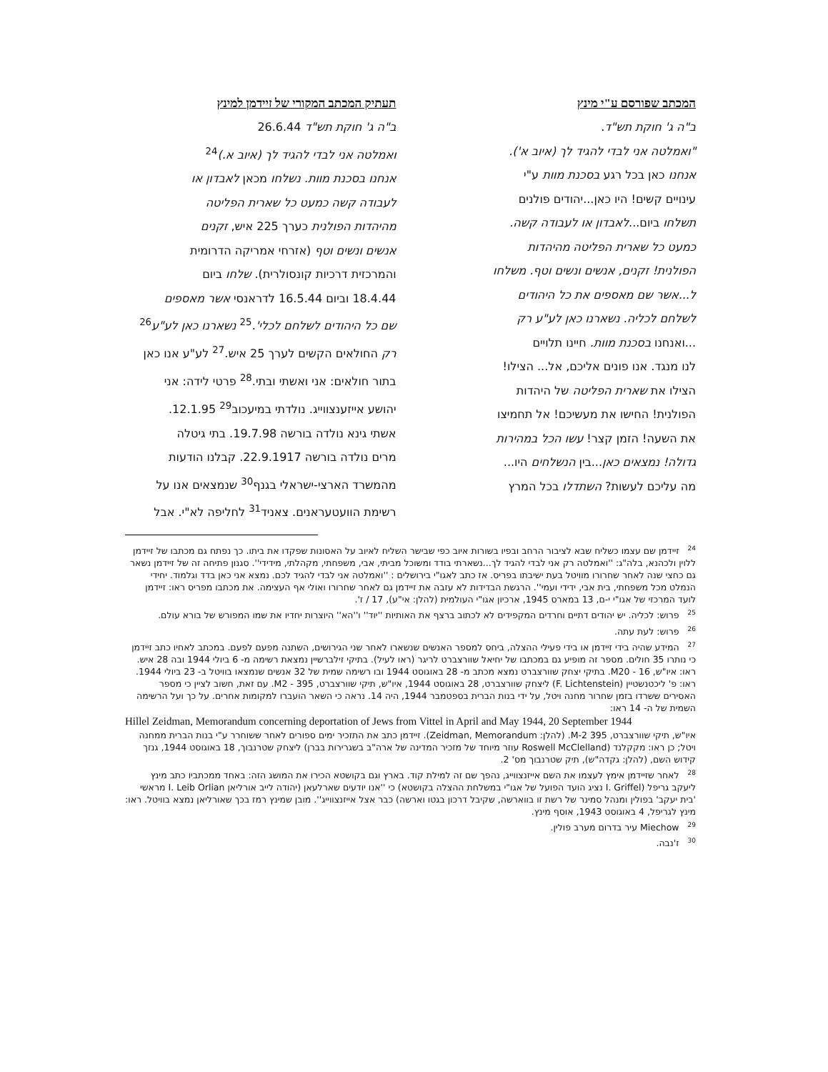המכתב שפורסם ע"י מינץ
ב"ה ג' חוקת תש"ד.
"ואמלטה אני לבדי להגיד לך (איוב א').
אנחנו כאן בכל רגע בסכנת מוות ע"י
עינויים קשים! היו כאן...יהודים פולנים
תשלחו ביום...לאבדון או לעבודה קשה.
כמעט כל שארית הפליטה מהיהדות
הפולנית! זקנים, אנשים ונשים וטף. משלחו
ל...אשר שם מאספים את כל היהודים
לשלחם לכליה. נשארנו כאן לע"ע רק
...ואנחנו בסכנת מוות. חיינו תלויים
לנו מנגד. אנו פונים אליכם, אל... הצילו!
הצילו את שארית הפליטה של היהדות
הפולנית! החישו את מעשיכם! אל תחמיצו
את השעה! הזמן קצר! עשו הכל במהירות
גדולה! נמצאים כאן...בין הנשלחים היו...
מה עליכם לעשות? השתדלו בכל המרץ
תעתיק המכתב המקורי של זיידמן למינץ
ב"ה ג' חוקת תש"ד 26.6.44
ואמלטה אני לבדי להגיד לך (איוב א.)<sup>24</sup>
אנחנו בסכנת מוות. נשלחו מכאן לאבדון או
לעבודה קשה כמעט כל שארית הפליטה
מהיהדות הפולנית כערך 225 איש, זקנים
אנשים ונשים וטף (אזרחי אמריקה הדרומית
והמרכזית דרכיות קונסולרית). שלחו ביום
18.4.44 וביום 16.5.44 לדראנסי אשר מאספים
שם כל היהודים לשלחם לכלי'.<sup>25</sup> נשארנו כאן לע"ע<sup>26</sup>
רק החולאים הקשים לערך 25 איש.<sup>27</sup> לע"ע אנו כאן
בתור חולאים: אני ואשתי ובתי.<sup>28</sup> פרטי לידה: אני
יהושע אייזענצווייג. נולדתי במיעכוב<sup>29</sup> 12.1.95.
אשתי גינא נולדה בורשה 19.7.98. בתי גיטלה
מרים נולדה בורשה 22.9.1917. קבלנו הודעות
מהמשרד הארצי-ישראלי בגנף<sup>30</sup> שנמצאים אנו על
רשימת הוועטעראנים. צאניד<sup>31</sup> לחליפה לא"י. אבל
<sup>24</sup> זיידמן שם עצמו כשליח שבא לציבור הרחב ובפיו בשורות איוב כפי שבישר השליח לאיוב על האסונות שפקדו את ביתו. כך נפתח גם מכתבו של זיידמן ללוין ולכהנא, בלה"ג: ''ואמלטה רק אני לבדי להגיד לך...נשארתי בודד ומשוכל מביתי, אבי, משפחתי, מקהלתי, מידידי''. סגנון פתיחה זה של זיידמן נשאר גם כחצי שנה לאחר שחרורו מוויטל בעת ישיבתו בפריס. אז כתב לאגו"י בירושלים : ''ואמלטה אני לבדי להגיד לכם. נמצא אני כאן בדד וגלמוד. יחידי הנמלט מכל משפחתי, בית אבי, ידידי ועמי''. הרגשת הבדידות לא עזבה את זיידמן גם לאחר שחרורו ואולי אף העצימה. את מכתבו מפריס ראו: זיידמן לועד המרכזי של אגו"י י-ם, 13 במארס 1945, ארכיון אגו"י העולמית (להלן: אי"ע), 17 / ז'.
<sup>25</sup> פרוש: לכליה. יש יהודים דתיים וחרדים המקפידים לא לכתוב ברצף את האותיות ''יוד'' ו''הא'' היוצרות יחדיו את שמו המפורש של בורא עולם.
<sup>26</sup> פרוש: לעת עתה.
<sup>27</sup> המידע שהיה בידי זיידמן או בידי פעילי ההצלה, ביחס למספר האנשים שנשארו לאחר שני הגירושים, השתנה מפעם לפעם. במכתב לאחיו כתב זיידמן כי נותרו 35 חולים. מספר זה מופיע גם במכתבו של יחיאל שוורצברט לריגר (ראו לעיל). בתיקי זילברשיין נמצאת רשימה מ- 6 ביולי 1944 ובה 28 איש. ראו: איו"ש, 16 - M20. בתיקי יצחק שוורצברט נמצא מכתב מ- 28 באוגוסט 1944 ובו רשימה שמית של 32 אנשים שנמצאו בוויטל ב- 23 ביולי 1944. ראו: פ' ליכטנשטיין (F. Lichtenstein) ליצחק שוורצברט, 28 באוגוסט 1944, איו"ש, תיקי שוורצברט, 395 - M2. עם זאת, חשוב לציין כי מספר האסירים ששרדו בזמן שחרור מחנה ויטל, על ידי בנות הברית בספטמבר 1944, היה 14. נראה כי השאר הועברו למקומות אחרים. על כך ועל הרשימה השמית של ה- 14 ראו:
Hillel Zeidman, Memorandum concerning deportation of Jews from Vittel in April and May 1944, 20 September 1944
איו"ש, תיקי שוורצברט, 395 M-2. (להלן: Zeidman, Memorandum). זיידמן כתב את התזכיר ימים ספורים לאחר ששוחרר ע"י בנות הברית ממחנה ויטל; כן ראו: מקקלנד (Roswell McClelland עוזר מיוחד של מזכיר המדינה של ארה"ב בשגרירות בברן) ליצחק שטרנבוך, 18 באוגוסט 1944, גנזך קידוש השם, (להלן: גקדה"ש), תיק שטרנבוך מס' 2.
<sup>28</sup> לאחר שזיידמן אימץ לעצמו את השם אייזנצווייג, נהפך שם זה למילת קוד. בארץ וגם בקושטא הכירו את המושג הזה: באחד ממכתביו כתב מינץ ליעקב גריפל (I. Griffel נציג הועד הפועל של אגו"י במשלחת ההצלה בקושטא) כי ''אנו יודעים שארלעאן (יהודה לייב אורליאן I. Leib Orlian מראשי 'בית יעקב' בפולין ומנהל סמינר של רשת זו בווארשה, שקיבל דרכון בגטו וארשה) כבר אצל אייזנצווייג''. מובן שמינץ רמז בכך שאורליאן נמצא בוויטל. ראו: מינץ לגריפל, 4 באוגוסט 1943, אוסף מינץ.
<sup>29</sup> Miechow עיר בדרום מערב פולין.
<sup>30</sup> ז'נבה.